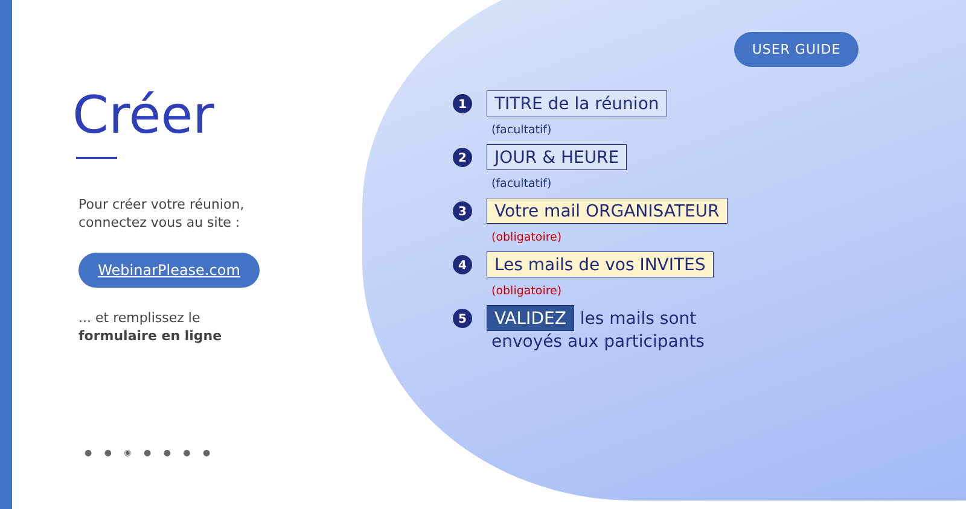USER GUIDE
Créer
Pour créer votre réunion,
connectez vous au site :
WebinarPlease.com
... et remplissez le
formulaire en ligne
● ● ◉ ● ● ● ●
1 TITRE de la réunion
(facultatif)
2 JOUR & HEURE
(facultatif)
3 Votre mail ORGANISATEUR
(obligatoire)
4 Les mails de vos INVITES
(obligatoire)
5 VALIDEZ les mails sont
envoyés aux participants